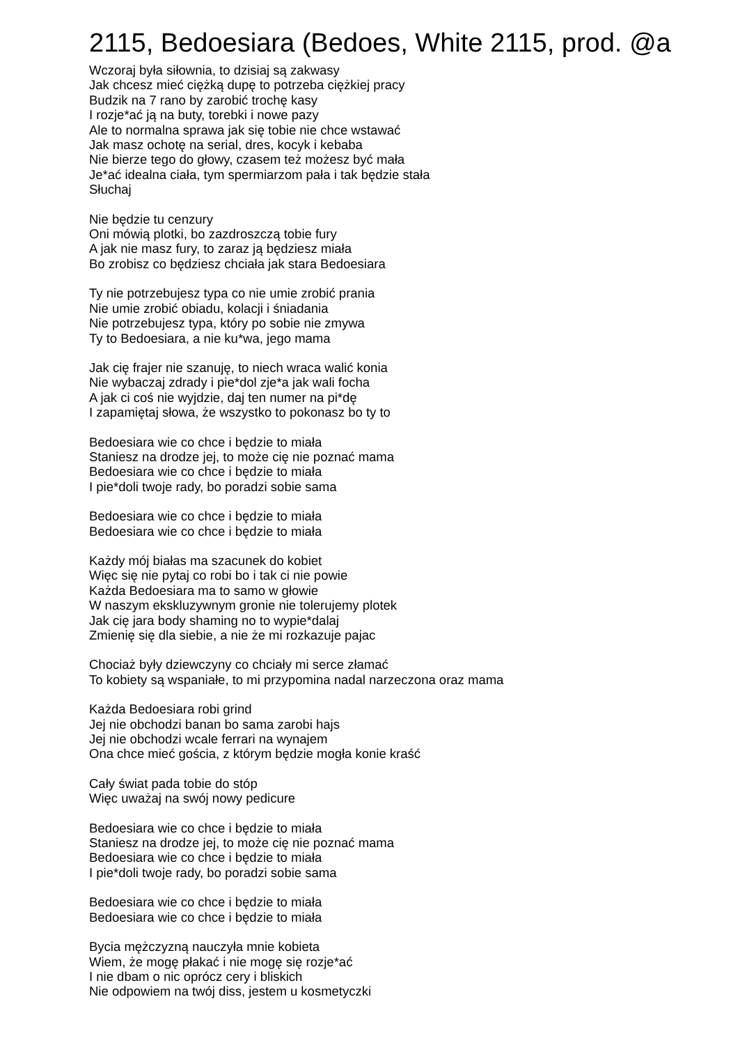2115, Bedoesiara (Bedoes, White 2115, prod. @a
Wczoraj była siłownia, to dzisiaj są zakwasy
Jak chcesz mieć ciężką dupę to potrzeba ciężkiej pracy
Budzik na 7 rano by zarobić trochę kasy
I rozje*ać ją na buty, torebki i nowe pazy
Ale to normalna sprawa jak się tobie nie chce wstawać
Jak masz ochotę na serial, dres, kocyk i kebaba
Nie bierze tego do głowy, czasem też możesz być mała
Je*ać idealna ciała, tym spermiarzom pała i tak będzie stała
Słuchaj
Nie będzie tu cenzury
Oni mówią plotki, bo zazdroszczą tobie fury
A jak nie masz fury, to zaraz ją będziesz miała
Bo zrobisz co będziesz chciała jak stara Bedoesiara
Ty nie potrzebujesz typa co nie umie zrobić prania
Nie umie zrobić obiadu, kolacji i śniadania
Nie potrzebujesz typa, który po sobie nie zmywa
Ty to Bedoesiara, a nie ku*wa, jego mama
Jak cię frajer nie szanuję, to niech wraca walić konia
Nie wybaczaj zdrady i pie*dol zje*a jak wali focha
A jak ci coś nie wyjdzie, daj ten numer na pi*dę
I zapamiętaj słowa, że wszystko to pokonasz bo ty to
Bedoesiara wie co chce i będzie to miała
Staniesz na drodze jej, to może cię nie poznać mama
Bedoesiara wie co chce i będzie to miała
I pie*doli twoje rady, bo poradzi sobie sama
Bedoesiara wie co chce i będzie to miała
Bedoesiara wie co chce i będzie to miała
Każdy mój białas ma szacunek do kobiet
Więc się nie pytaj co robi bo i tak ci nie powie
Każda Bedoesiara ma to samo w głowie
W naszym ekskluzywnym gronie nie tolerujemy plotek
Jak cię jara body shaming no to wypie*dalaj
Zmienię się dla siebie, a nie że mi rozkazuje pajac
Chociaż były dziewczyny co chciały mi serce złamać
To kobiety są wspaniałe, to mi przypomina nadal narzeczona oraz mama
Każda Bedoesiara robi grind
Jej nie obchodzi banan bo sama zarobi hajs
Jej nie obchodzi wcale ferrari na wynajem
Ona chce mieć gościa, z którym będzie mogła konie kraść
Cały świat pada tobie do stóp
Więc uważaj na swój nowy pedicure
Bedoesiara wie co chce i będzie to miała
Staniesz na drodze jej, to może cię nie poznać mama
Bedoesiara wie co chce i będzie to miała
I pie*doli twoje rady, bo poradzi sobie sama
Bedoesiara wie co chce i będzie to miała
Bedoesiara wie co chce i będzie to miała
Bycia mężczyzną nauczyła mnie kobieta
Wiem, że mogę płakać i nie mogę się rozje*ać
I nie dbam o nic oprócz cery i bliskich
Nie odpowiem na twój diss, jestem u kosmetyczki